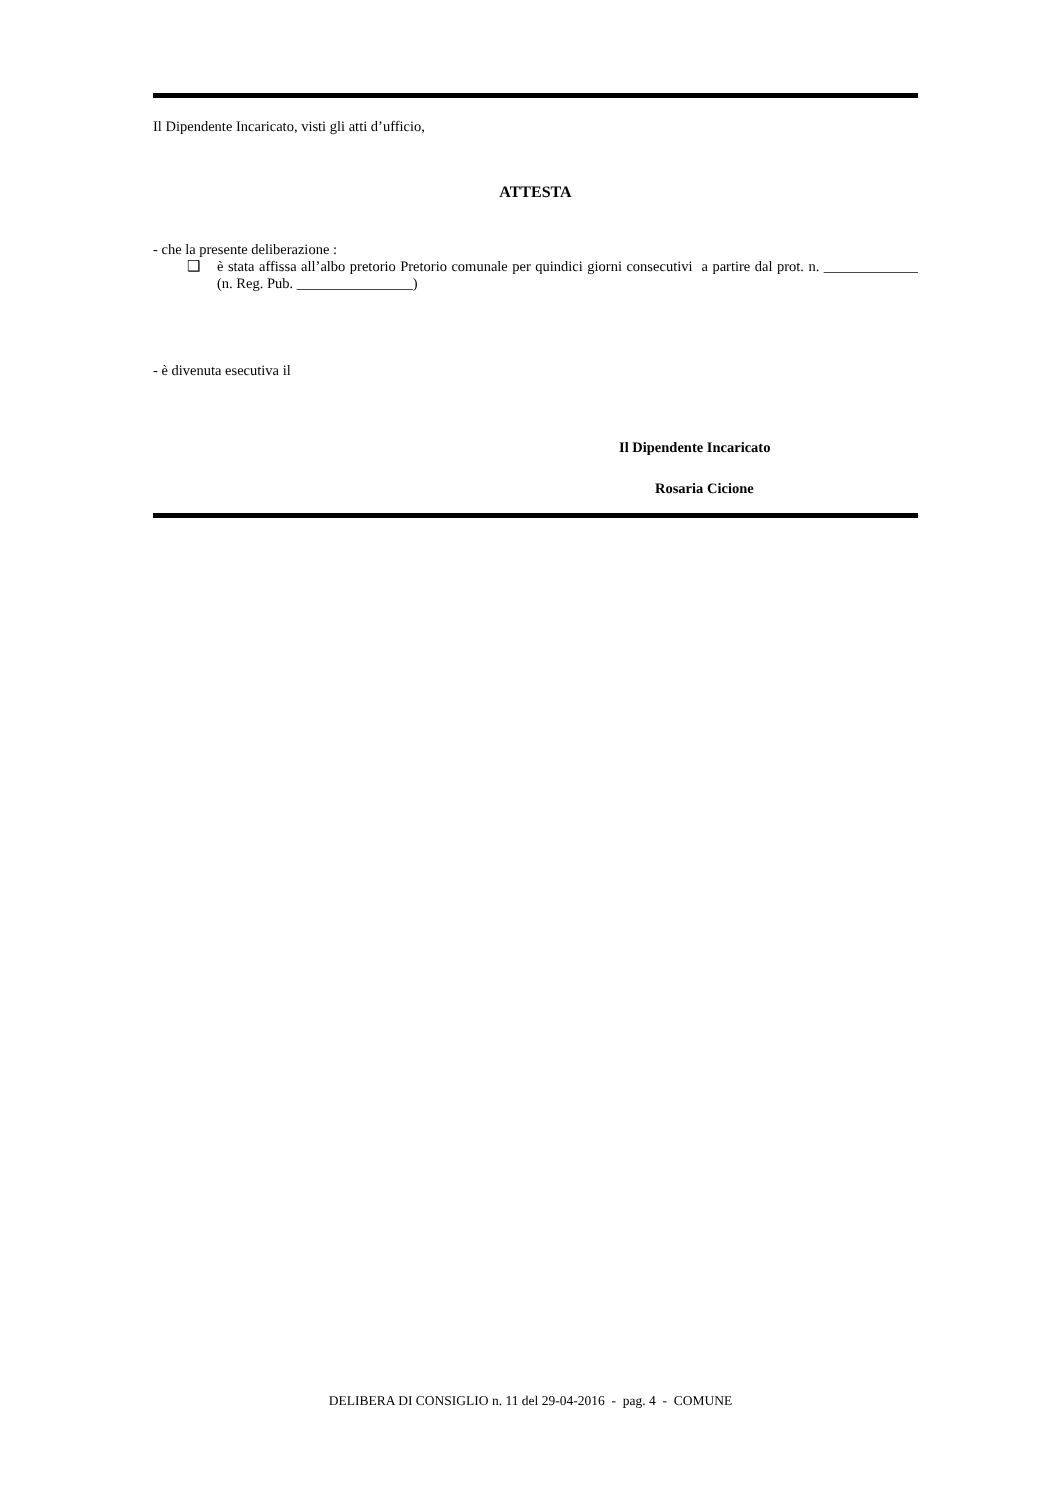Il Dipendente Incaricato, visti gli atti d’ufficio,
ATTESTA
- che la presente deliberazione :
❑ è stata affissa all’albo pretorio Pretorio comunale per quindici giorni consecutivi a partire dal prot. n. _____________ (n. Reg. Pub. ________________)
- è divenuta esecutiva il
Il Dipendente Incaricato
Rosaria Cicione
DELIBERA DI CONSIGLIO n. 11 del 29-04-2016 - pag. 4 - COMUNE